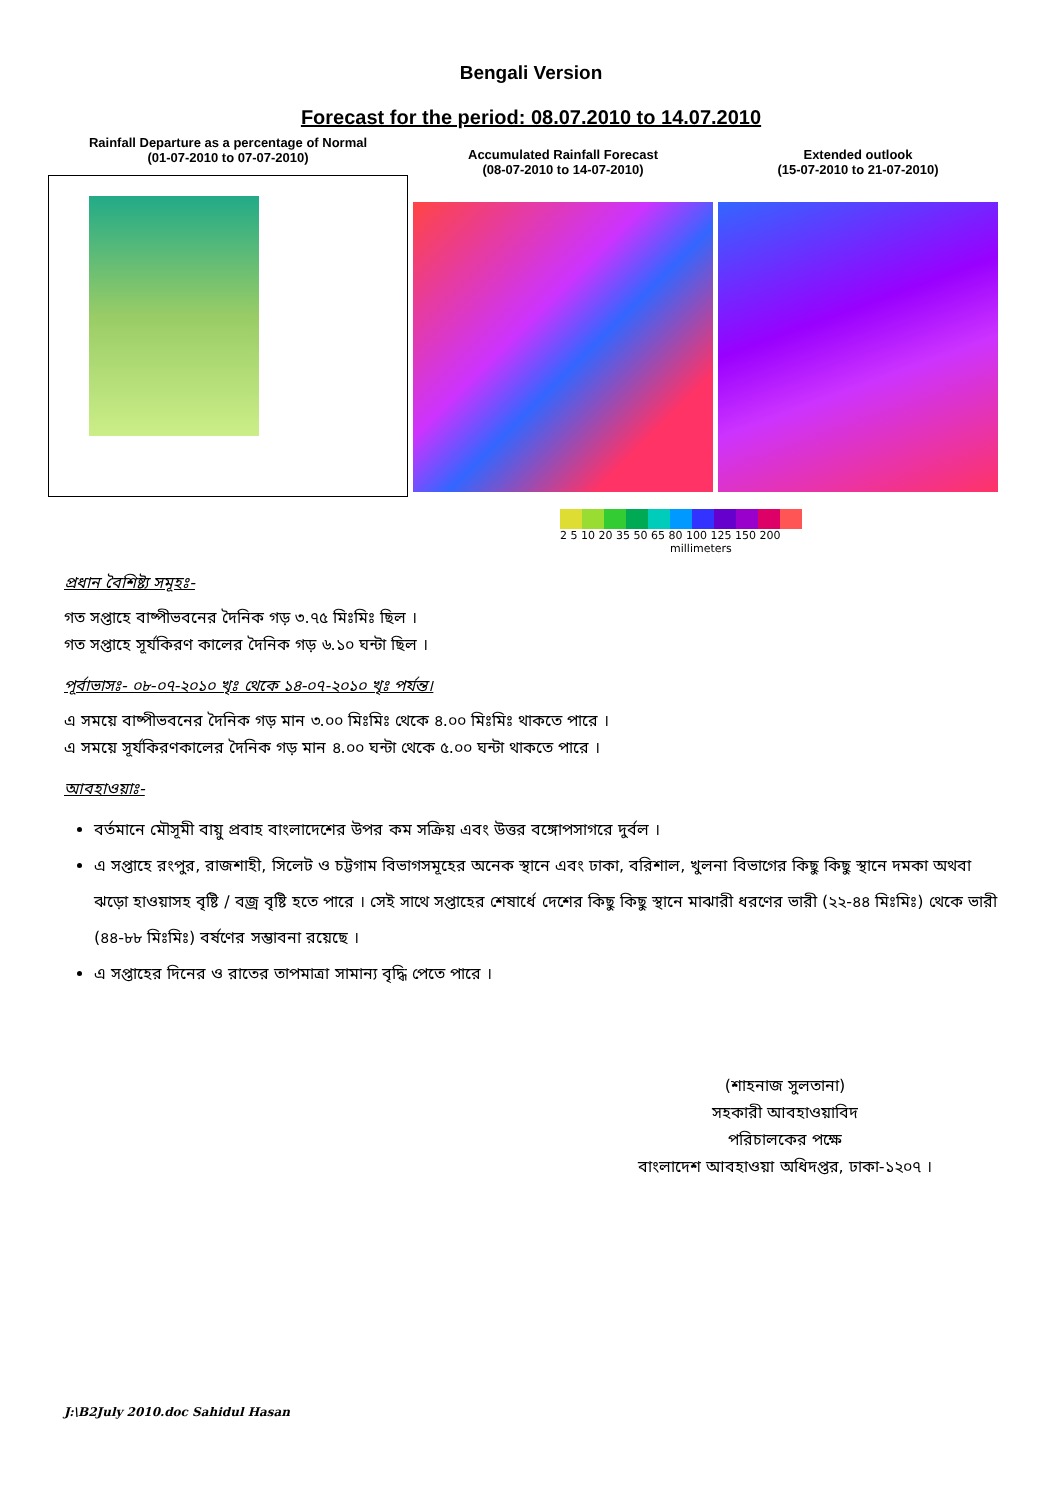Bengali Version
Forecast for the period: 08.07.2010 to 14.07.2010
Rainfall Departure as a percentage of Normal
(01-07-2010 to 07-07-2010)
Accumulated Rainfall Forecast
(08-07-2010 to 14-07-2010)
Extended outlook
(15-07-2010 to 21-07-2010)
2 5 10 20 35 50 65 80 100 125 150 200
millimeters
প্রধান বৈশিষ্ট্য সমূহঃ-
গত সপ্তাহে বাষ্পীভবনের দৈনিক গড় ৩.৭৫ মিঃমিঃ ছিল ।
গত সপ্তাহে সূর্যকিরণ কালের দৈনিক গড় ৬.১০ ঘন্টা ছিল ।
পূর্বাভাসঃ- ০৮-০৭-২০১০ খৃঃ থেকে ১৪-০৭-২০১০ খৃঃ পর্যন্ত।
এ সময়ে বাষ্পীভবনের দৈনিক গড় মান ৩.০০ মিঃমিঃ থেকে ৪.০০ মিঃমিঃ থাকতে পারে ।
এ সময়ে সূর্যকিরণকালের দৈনিক গড় মান ৪.০০ ঘন্টা থেকে ৫.০০ ঘন্টা থাকতে পারে ।
আবহাওয়াঃ-
বর্তমানে মৌসূমী বায়ু প্রবাহ বাংলাদেশের উপর কম সক্রিয় এবং উত্তর বঙ্গোপসাগরে দুর্বল ।
এ সপ্তাহে রংপুর, রাজশাহী, সিলেট ও চট্টগাম বিভাগসমূহের অনেক স্থানে এবং ঢাকা, বরিশাল, খুলনা বিভাগের কিছু কিছু স্থানে দমকা অথবা ঝড়ো হাওয়াসহ বৃষ্টি / বজ্র বৃষ্টি হতে পারে । সেই সাথে সপ্তাহের শেষার্ধে দেশের কিছু কিছু স্থানে মাঝারী ধরণের ভারী (২২-৪৪ মিঃমিঃ) থেকে ভারী (৪৪-৮৮ মিঃমিঃ) বর্ষণের সম্ভাবনা রয়েছে ।
এ সপ্তাহের দিনের ও রাতের তাপমাত্রা সামান্য বৃদ্ধি পেতে পারে ।
(শাহনাজ সুলতানা)
সহকারী আবহাওয়াবিদ
পরিচালকের পক্ষে
বাংলাদেশ আবহাওয়া অধিদপ্তর, ঢাকা-১২০৭ ।
J:\B2July 2010.doc Sahidul Hasan